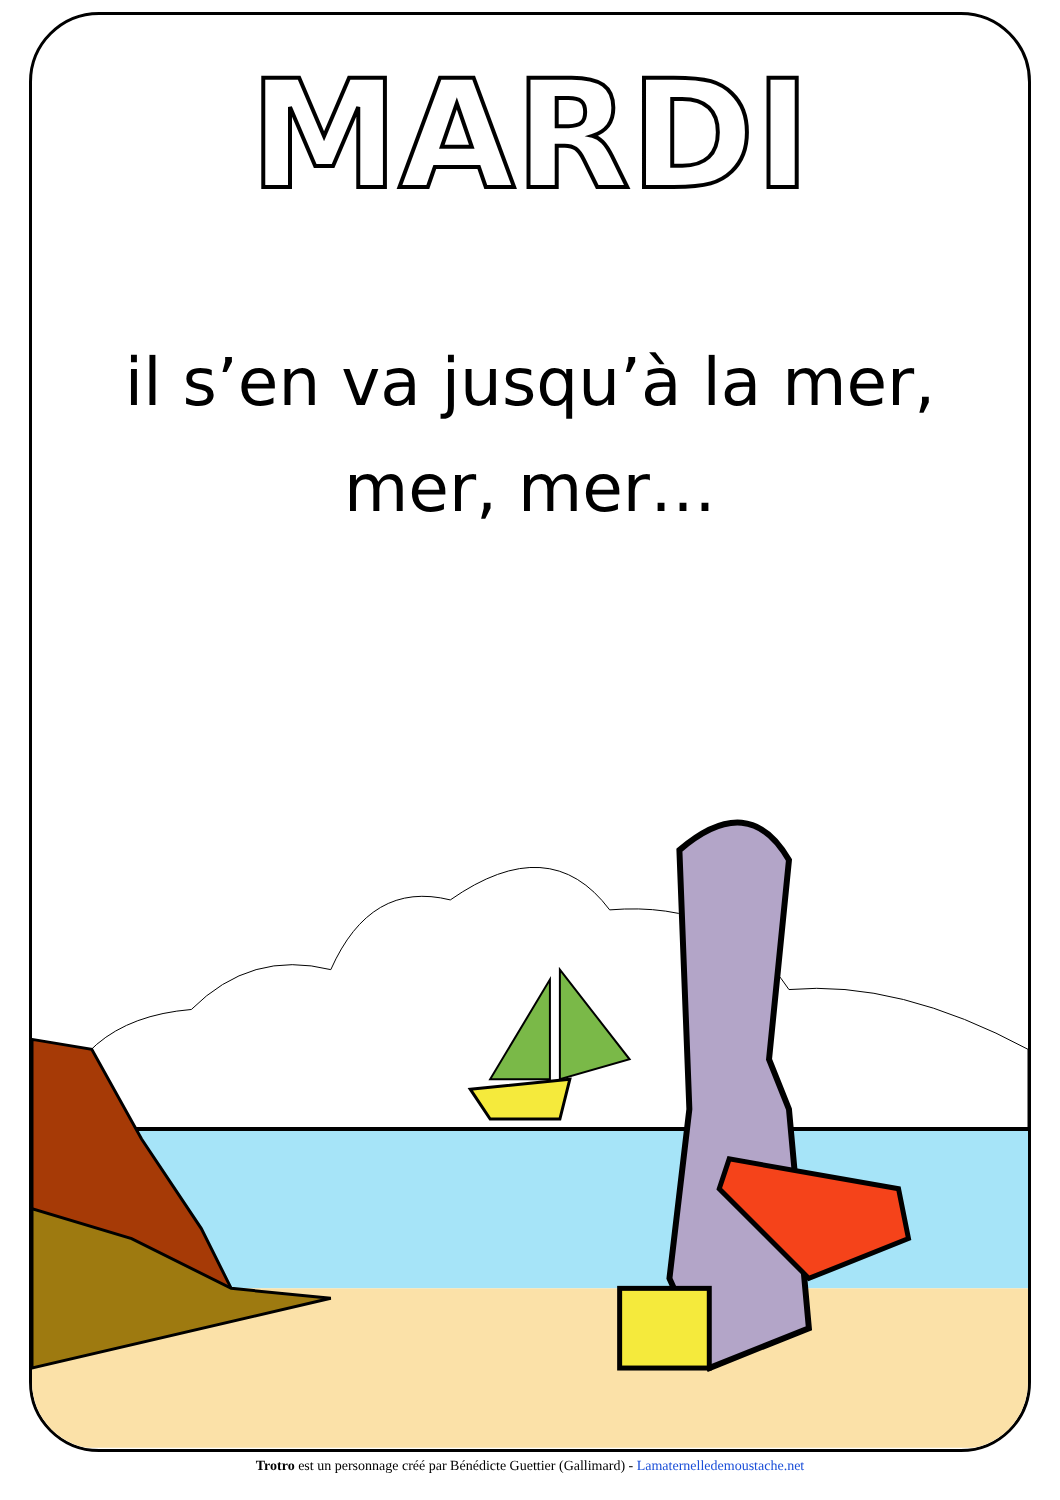MARDI
il s’en va jusqu’à la mer,
mer, mer…
Trotro est un personnage créé par Bénédicte Guettier (Gallimard) - Lamaternelledemoustache.net